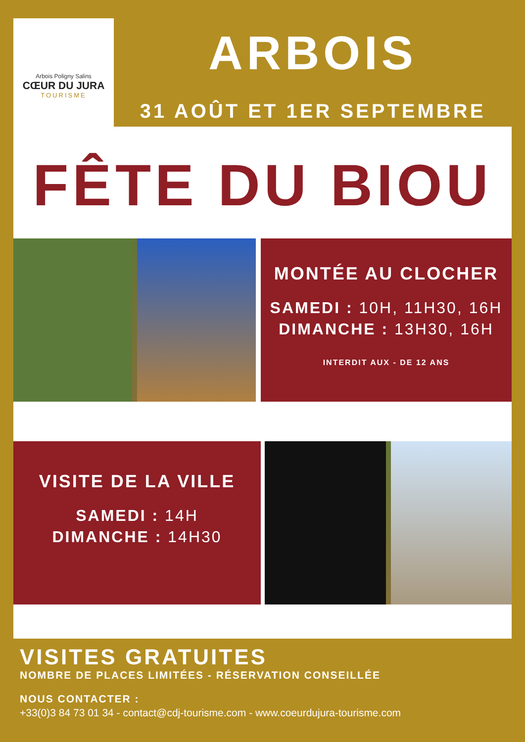Arbois Poligny Salins
CŒUR DU JURA
TOURISME
ARBOIS
31 AOÛT ET 1ER SEPTEMBRE
FÊTE DU BIOU
MONTÉE AU CLOCHER
SAMEDI : 10H, 11H30, 16H
DIMANCHE : 13H30, 16H
INTERDIT AUX - DE 12 ANS
VISITE DE LA VILLE
SAMEDI : 14H
DIMANCHE : 14H30
VISITES GRATUITES
NOMBRE DE PLACES LIMITÉES - RÉSERVATION CONSEILLÉE
NOUS CONTACTER :
+33(0)3 84 73 01 34 - contact@cdj-tourisme.com - www.coeurdujura-tourisme.com